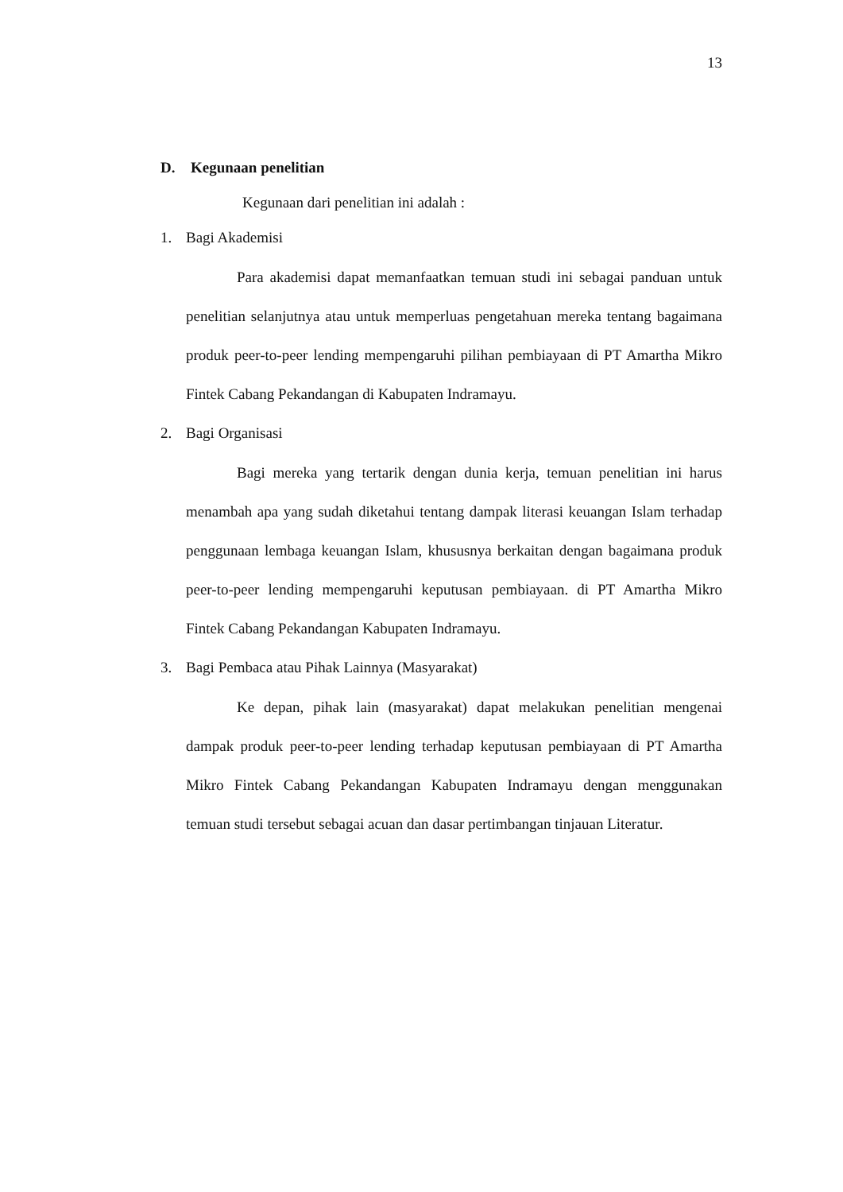13
D. Kegunaan penelitian
Kegunaan dari penelitian ini adalah :
1. Bagi Akademisi
Para akademisi dapat memanfaatkan temuan studi ini sebagai panduan untuk penelitian selanjutnya atau untuk memperluas pengetahuan mereka tentang bagaimana produk peer-to-peer lending mempengaruhi pilihan pembiayaan di PT Amartha Mikro Fintek Cabang Pekandangan di Kabupaten Indramayu.
2. Bagi Organisasi
Bagi mereka yang tertarik dengan dunia kerja, temuan penelitian ini harus menambah apa yang sudah diketahui tentang dampak literasi keuangan Islam terhadap penggunaan lembaga keuangan Islam, khususnya berkaitan dengan bagaimana produk peer-to-peer lending mempengaruhi keputusan pembiayaan. di PT Amartha Mikro Fintek Cabang Pekandangan Kabupaten Indramayu.
3. Bagi Pembaca atau Pihak Lainnya (Masyarakat)
Ke depan, pihak lain (masyarakat) dapat melakukan penelitian mengenai dampak produk peer-to-peer lending terhadap keputusan pembiayaan di PT Amartha Mikro Fintek Cabang Pekandangan Kabupaten Indramayu dengan menggunakan temuan studi tersebut sebagai acuan dan dasar pertimbangan tinjauan Literatur.